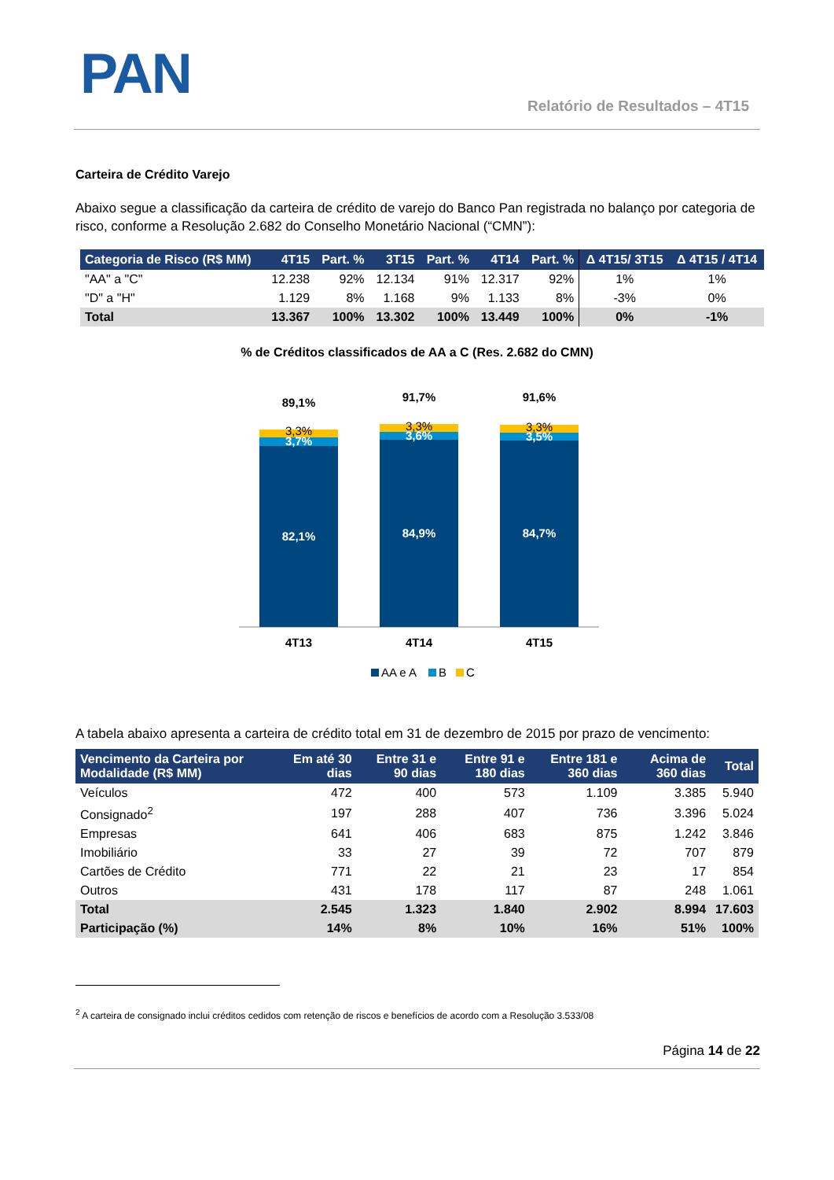PAN
Relatório de Resultados – 4T15
Carteira de Crédito Varejo
Abaixo segue a classificação da carteira de crédito de varejo do Banco Pan registrada no balanço por categoria de risco, conforme a Resolução 2.682 do Conselho Monetário Nacional (“CMN”):
| Categoria de Risco (R$ MM) | 4T15 | Part. % | 3T15 | Part. % | 4T14 | Part. % | Δ 4T15/ 3T15 | Δ 4T15 / 4T14 |
| --- | --- | --- | --- | --- | --- | --- | --- | --- |
| "AA" a "C" | 12.238 | 92% | 12.134 | 91% | 12.317 | 92% | 1% | 1% |
| "D" a "H" | 1.129 | 8% | 1.168 | 9% | 1.133 | 8% | -3% | 0% |
| Total | 13.367 | 100% | 13.302 | 100% | 13.449 | 100% | 0% | -1% |
% de Créditos classificados de AA a C (Res. 2.682 do CMN)
89,1%
3,3%
3,7%
82,1%
91,7%
3,3%
3,6%
84,9%
91,6%
3,3%
3,5%
84,7%
4T13
4T14
4T15
AA e A
B
C
A tabela abaixo apresenta a carteira de crédito total em 31 de dezembro de 2015 por prazo de vencimento:
| Vencimento da Carteira por Modalidade (R$ MM) | Em até 30 dias | Entre 31 e 90 dias | Entre 91 e 180 dias | Entre 181 e 360 dias | Acima de 360 dias | Total |
| --- | --- | --- | --- | --- | --- | --- |
| Veículos | 472 | 400 | 573 | 1.109 | 3.385 | 5.940 |
| Consignado<sup>2</sup> | 197 | 288 | 407 | 736 | 3.396 | 5.024 |
| Empresas | 641 | 406 | 683 | 875 | 1.242 | 3.846 |
| Imobiliário | 33 | 27 | 39 | 72 | 707 | 879 |
| Cartões de Crédito | 771 | 22 | 21 | 23 | 17 | 854 |
| Outros | 431 | 178 | 117 | 87 | 248 | 1.061 |
| Total | 2.545 | 1.323 | 1.840 | 2.902 | 8.994 | 17.603 |
| Participação (%) | 14% | 8% | 10% | 16% | 51% | 100% |
<sup>2</sup> A carteira de consignado inclui créditos cedidos com retenção de riscos e benefícios de acordo com a Resolução 3.533/08
Página 14 de 22